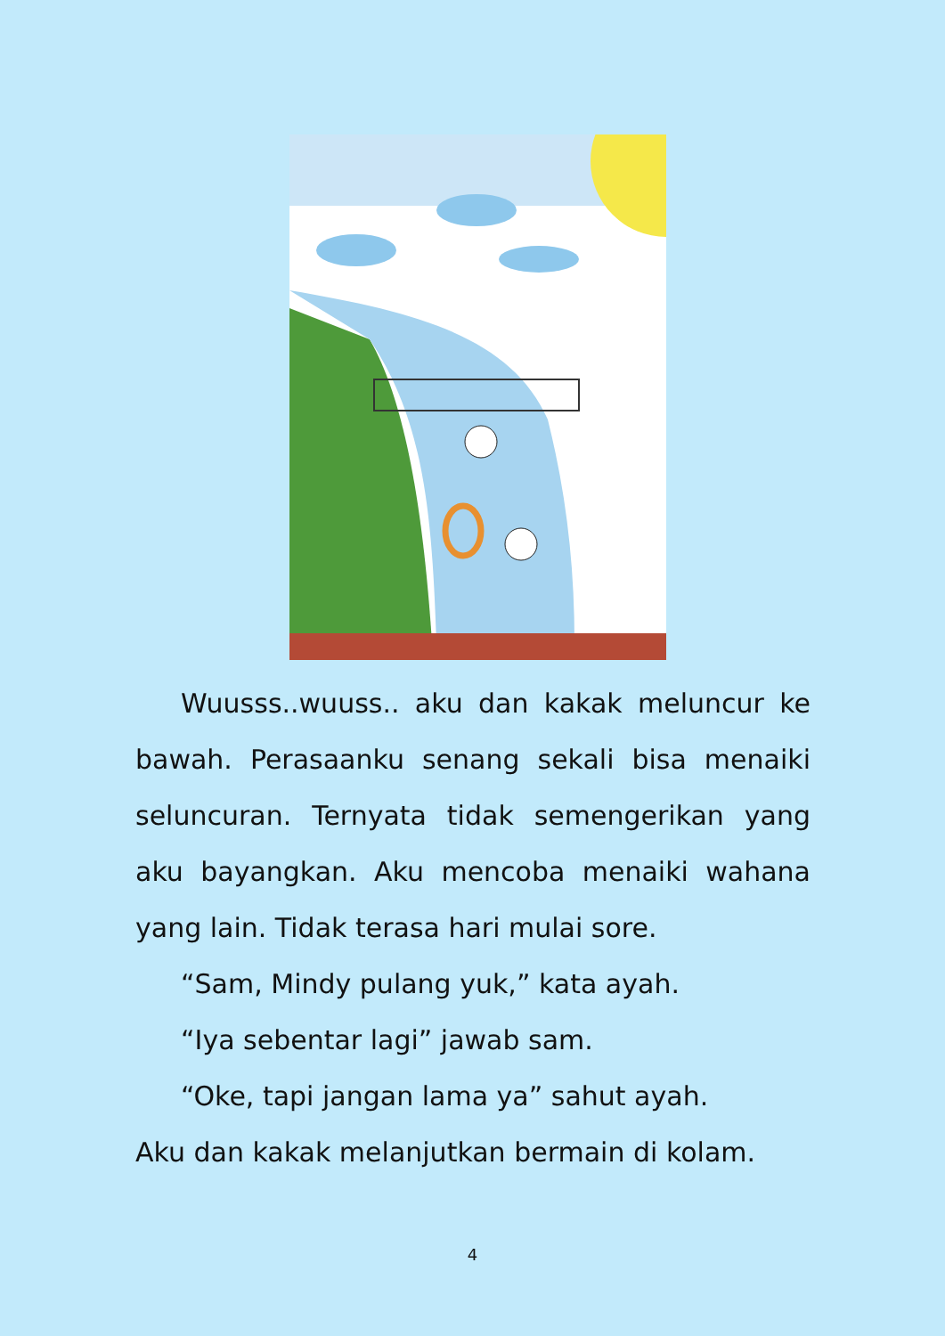Wuusss..wuuss.. aku dan kakak meluncur ke bawah. Perasaanku senang sekali bisa menaiki seluncuran. Ternyata tidak semengerikan yang aku bayangkan. Aku mencoba menaiki wahana yang lain. Tidak terasa hari mulai sore.
“Sam, Mindy pulang yuk,” kata ayah.
“Iya sebentar lagi” jawab sam.
“Oke, tapi jangan lama ya” sahut ayah.
Aku dan kakak melanjutkan bermain di kolam.
4